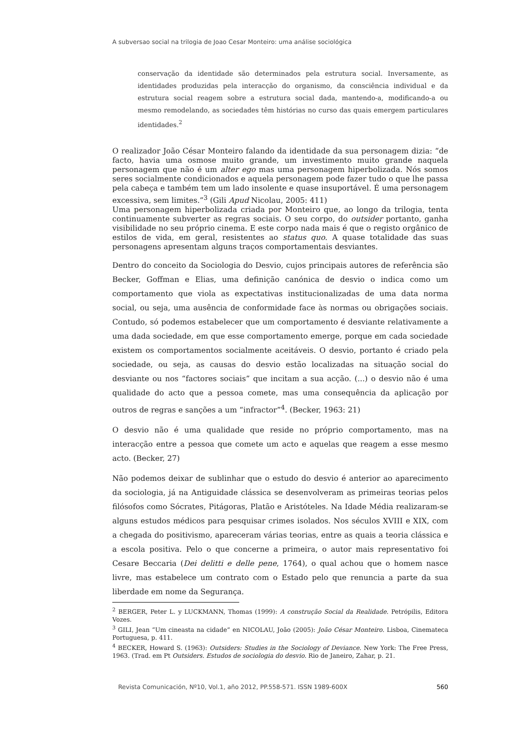A subversao social na trilogia de Joao Cesar Monteiro: uma análise sociológica
conservação da identidade são determinados pela estrutura social. Inversamente, as identidades produzidas pela interacção do organismo, da consciência individual e da estrutura social reagem sobre a estrutura social dada, mantendo-a, modificando-a ou mesmo remodelando, as sociedades têm histórias no curso das quais emergem particulares identidades.<sup>2</sup>
O realizador João César Monteiro falando da identidade da sua personagem dizia: “de facto, havia uma osmose muito grande, um investimento muito grande naquela personagem que não é um alter ego mas uma personagem hiperbolizada. Nós somos seres socialmente condicionados e aquela personagem pode fazer tudo o que lhe passa pela cabeça e também tem um lado insolente e quase insuportável. É uma personagem excessiva, sem limites.”<sup>3</sup> (Gili Apud Nicolau, 2005: 411)
Uma personagem hiperbolizada criada por Monteiro que, ao longo da trilogia, tenta continuamente subverter as regras sociais. O seu corpo, do outsider portanto, ganha visibilidade no seu próprio cinema. E este corpo nada mais é que o registo orgânico de estilos de vida, em geral, resistentes ao status quo. A quase totalidade das suas personagens apresentam alguns traços comportamentais desviantes.
Dentro do conceito da Sociologia do Desvio, cujos principais autores de referência são Becker, Goffman e Elias, uma definição canónica de desvio o indica como um comportamento que viola as expectativas institucionalizadas de uma data norma social, ou seja, uma ausência de conformidade face às normas ou obrigações sociais. Contudo, só podemos estabelecer que um comportamento é desviante relativamente a uma dada sociedade, em que esse comportamento emerge, porque em cada sociedade existem os comportamentos socialmente aceitáveis. O desvio, portanto é criado pela sociedade, ou seja, as causas do desvio estão localizadas na situação social do desviante ou nos “factores sociais” que incitam a sua acção. (...) o desvio não é uma qualidade do acto que a pessoa comete, mas uma consequência da aplicação por outros de regras e sanções a um “infractor”<sup>4</sup>. (Becker, 1963: 21)
O desvio não é uma qualidade que reside no próprio comportamento, mas na interacção entre a pessoa que comete um acto e aquelas que reagem a esse mesmo acto. (Becker, 27)
Não podemos deixar de sublinhar que o estudo do desvio é anterior ao aparecimento da sociologia, já na Antiguidade clássica se desenvolveram as primeiras teorias pelos filósofos como Sócrates, Pitágoras, Platão e Aristóteles. Na Idade Média realizaram-se alguns estudos médicos para pesquisar crimes isolados. Nos séculos XVIII e XIX, com a chegada do positivismo, apareceram várias teorias, entre as quais a teoria clássica e a escola positiva. Pelo o que concerne a primeira, o autor mais representativo foi Cesare Beccaria (Dei delitti e delle pene, 1764), o qual achou que o homem nasce livre, mas estabelece um contrato com o Estado pelo que renuncia a parte da sua liberdade em nome da Segurança.
<sup>2</sup> BERGER, Peter L. y LUCKMANN, Thomas (1999): A construção Social da Realidade. Petrópilis, Editora Vozes.
<sup>3</sup> GILI, Jean “Um cineasta na cidade” en NICOLAU, João (2005): João César Monteiro. Lisboa, Cinemateca Portuguesa, p. 411.
<sup>4</sup> BECKER, Howard S. (1963): Outsiders: Studies in the Sociology of Deviance. New York: The Free Press, 1963. (Trad. em Pt Outsiders. Estudos de sociologia do desvio. Rio de Janeiro, Zahar, p. 21.
Revista Comunicación, Nº10, Vol.1, año 2012, PP.558-571. ISSN 1989-600X 560